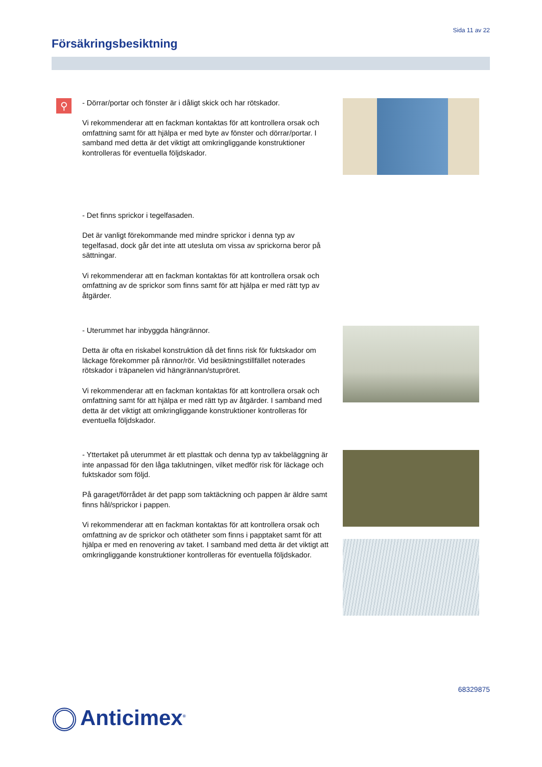Sida 11 av 22
Försäkringsbesiktning
⚲
- Dörrar/portar och fönster är i dåligt skick och har rötskador.
Vi rekommenderar att en fackman kontaktas för att kontrollera orsak och omfattning samt för att hjälpa er med byte av fönster och dörrar/portar. I samband med detta är det viktigt att omkringliggande konstruktioner kontrolleras för eventuella följdskador.
- Det finns sprickor i tegelfasaden.
Det är vanligt förekommande med mindre sprickor i denna typ av tegelfasad, dock går det inte att utesluta om vissa av sprickorna beror på sättningar.
Vi rekommenderar att en fackman kontaktas för att kontrollera orsak och omfattning av de sprickor som finns samt för att hjälpa er med rätt typ av åtgärder.
- Uterummet har inbyggda hängrännor.
Detta är ofta en riskabel konstruktion då det finns risk för fuktskador om läckage förekommer på rännor/rör. Vid besiktningstillfället noterades rötskador i träpanelen vid hängrännan/stupröret.
Vi rekommenderar att en fackman kontaktas för att kontrollera orsak och omfattning samt för att hjälpa er med rätt typ av åtgärder. I samband med detta är det viktigt att omkringliggande konstruktioner kontrolleras för eventuella följdskador.
- Yttertaket på uterummet är ett plasttak och denna typ av takbeläggning är inte anpassad för den låga taklutningen, vilket medför risk för läckage och fuktskador som följd.
På garaget/förrådet är det papp som taktäckning och pappen är äldre samt finns hål/sprickor i pappen.
Vi rekommenderar att en fackman kontaktas för att kontrollera orsak och omfattning av de sprickor och otätheter som finns i papptaket samt för att hjälpa er med en renovering av taket. I samband med detta är det viktigt att omkringliggande konstruktioner kontrolleras för eventuella följdskador.
68329875
Anticimex<sup>®</sup>